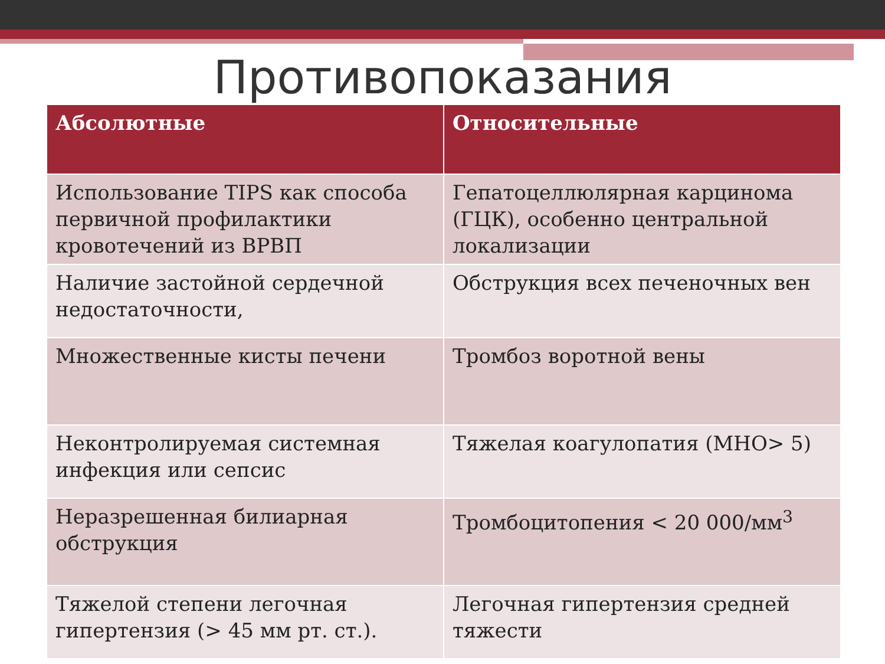Противопоказания
| Абсолютные | Относительные |
| --- | --- |
| Использование TIPS как способа первичной профилактики кровотечений из ВРВП | Гепатоцеллюлярная карцинома (ГЦК), особенно центральной локализации |
| Наличие застойной сердечной недостаточности, | Обструкция всех печеночных вен |
| Множественные кисты печени | Тромбоз воротной вены |
| Неконтролируемая системная инфекция или сепсис | Тяжелая коагулопатия (МНО> 5) |
| Неразрешенная билиарная обструкция | Тромбоцитопения < 20 000/мм<sup>3</sup> |
| Тяжелой степени легочная гипертензия (> 45 мм рт. ст.). | Легочная гипертензия средней тяжести |